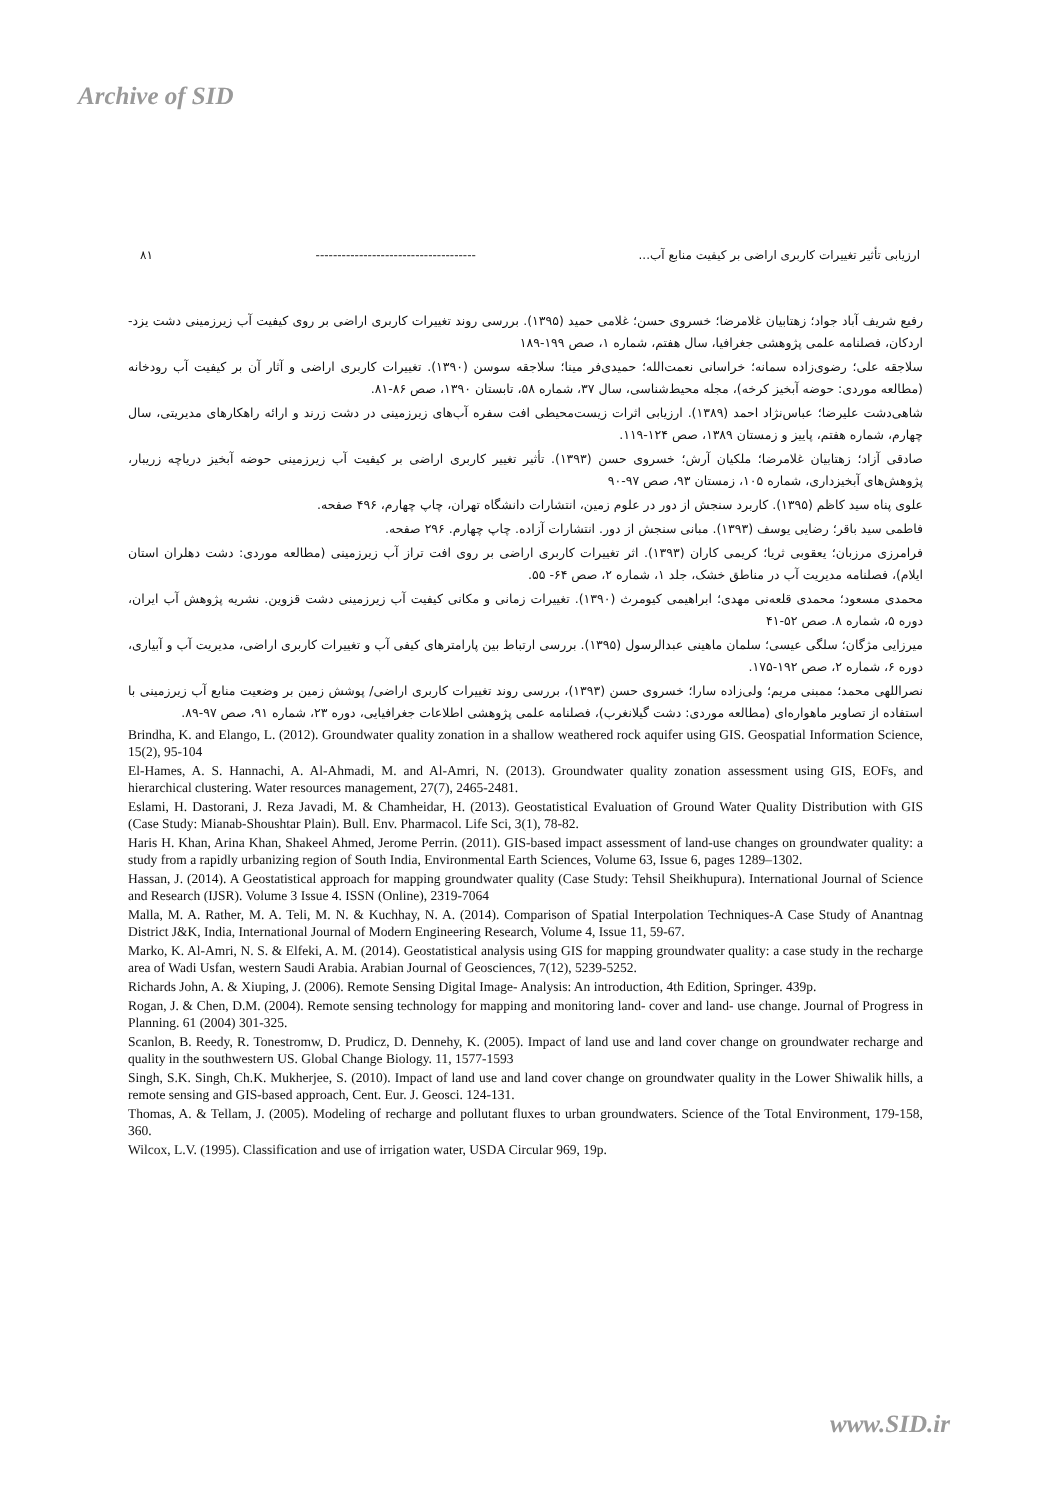Archive of SID
۸۱ ------------------------------------- ارزیابی تأثیر تغییرات کاربری اراضی بر کیفیت منابع آب...
رفیع شریف آباد جواد؛ زهتابیان غلامرضا؛ خسروی حسن؛ غلامی حمید (۱۳۹۵). بررسی روند تغییرات کاربری اراضی بر روی کیفیت آب زیرزمینی دشت یزد- اردکان، فصلنامه علمی پژوهشی جغرافیا، سال هفتم، شماره ۱، صص ۱۹۹-۱۸۹
سلاجقه علی؛ رضوی‌زاده سمانه؛ خراسانی نعمت‌الله؛ حمیدی‌فر مینا؛ سلاجقه سوسن (۱۳۹۰). تغییرات کاربری اراضی و آثار آن بر کیفیت آب رودخانه (مطالعه موردی: حوضه آبخیز کرخه)، مجله محیط‌شناسی، سال ۳۷، شماره ۵۸، تابستان ۱۳۹۰، صص ۸۶-۸۱.
شاهی‌دشت علیرضا؛ عباس‌نژاد احمد (۱۳۸۹). ارزیابی اثرات زیست‌محیطی افت سفره آب‌های زیرزمینی در دشت زرند و ارائه راهکارهای مدیریتی، سال چهارم، شماره هفتم، پاییز و زمستان ۱۳۸۹، صص ۱۲۴-۱۱۹.
صادقی آزاد؛ زهتابیان غلامرضا؛ ملکیان آرش؛ خسروی حسن (۱۳۹۳). تأثیر تغییر کاربری اراضی بر کیفیت آب زیرزمینی حوضه آبخیز دریاچه زریبار، پژوهش‌های آبخیزداری، شماره ۱۰۵، زمستان ۹۳، صص ۹۷-۹۰
علوی پناه سید کاظم (۱۳۹۵). کاربرد سنجش از دور در علوم زمین، انتشارات دانشگاه تهران، چاپ چهارم، ۴۹۶ صفحه.
فاطمی سید باقر؛ رضایی یوسف (۱۳۹۳). مبانی سنجش از دور. انتشارات آزاده. چاپ چهارم. ۲۹۶ صفحه.
فرامرزی مرزبان؛ یعقوبی ثریا؛ کریمی کاران (۱۳۹۳). اثر تغییرات کاربری اراضی بر روی افت تراز آب زیرزمینی (مطالعه موردی: دشت دهلران استان ایلام)، فصلنامه مدیریت آب در مناطق خشک، جلد ۱، شماره ۲، صص ۶۴- ۵۵.
محمدی مسعود؛ محمدی قلعه‌نی مهدی؛ ابراهیمی کیومرث (۱۳۹۰). تغییرات زمانی و مکانی کیفیت آب زیرزمینی دشت قزوین. نشریه پژوهش آب ایران، دوره ۵، شماره ۸. صص ۵۲-۴۱
میرزایی مژگان؛ سلگی عیسی؛ سلمان ماهینی عبدالرسول (۱۳۹۵). بررسی ارتباط بین پارامترهای کیفی آب و تغییرات کاربری اراضی، مدیریت آب و آبیاری، دوره ۶، شماره ۲، صص ۱۹۲-۱۷۵.
نصراللهی محمد؛ ممبنی مریم؛ ولی‌زاده سارا؛ خسروی حسن (۱۳۹۳)، بررسی روند تغییرات کاربری اراضی/ پوشش زمین بر وضعیت منابع آب زیرزمینی با استفاده از تصاویر ماهواره‌ای (مطالعه موردی: دشت گیلانغرب)، فصلنامه علمی پژوهشی اطلاعات جغرافیایی، دوره ۲۳، شماره ۹۱، صص ۹۷-۸۹.
Brindha, K. and Elango, L. (2012). Groundwater quality zonation in a shallow weathered rock aquifer using GIS. Geospatial Information Science, 15(2), 95-104
El-Hames, A. S. Hannachi, A. Al-Ahmadi, M. and Al-Amri, N. (2013). Groundwater quality zonation assessment using GIS, EOFs, and hierarchical clustering. Water resources management, 27(7), 2465-2481.
Eslami, H. Dastorani, J. Reza Javadi, M. & Chamheidar, H. (2013). Geostatistical Evaluation of Ground Water Quality Distribution with GIS (Case Study: Mianab-Shoushtar Plain). Bull. Env. Pharmacol. Life Sci, 3(1), 78-82.
Haris H. Khan, Arina Khan, Shakeel Ahmed, Jerome Perrin. (2011). GIS-based impact assessment of land-use changes on groundwater quality: a study from a rapidly urbanizing region of South India, Environmental Earth Sciences, Volume 63, Issue 6, pages 1289–1302.
Hassan, J. (2014). A Geostatistical approach for mapping groundwater quality (Case Study: Tehsil Sheikhupura). International Journal of Science and Research (IJSR). Volume 3 Issue 4. ISSN (Online), 2319-7064
Malla, M. A. Rather, M. A. Teli, M. N. & Kuchhay, N. A. (2014). Comparison of Spatial Interpolation Techniques-A Case Study of Anantnag District J&K, India, International Journal of Modern Engineering Research, Volume 4, Issue 11, 59-67.
Marko, K. Al-Amri, N. S. & Elfeki, A. M. (2014). Geostatistical analysis using GIS for mapping groundwater quality: a case study in the recharge area of Wadi Usfan, western Saudi Arabia. Arabian Journal of Geosciences, 7(12), 5239-5252.
Richards John, A. & Xiuping, J. (2006). Remote Sensing Digital Image- Analysis: An introduction, 4th Edition, Springer. 439p.
Rogan, J. & Chen, D.M. (2004). Remote sensing technology for mapping and monitoring land- cover and land- use change. Journal of Progress in Planning. 61 (2004) 301-325.
Scanlon, B. Reedy, R. Tonestromw, D. Prudicz, D. Dennehy, K. (2005). Impact of land use and land cover change on groundwater recharge and quality in the southwestern US. Global Change Biology. 11, 1577-1593
Singh, S.K. Singh, Ch.K. Mukherjee, S. (2010). Impact of land use and land cover change on groundwater quality in the Lower Shiwalik hills, a remote sensing and GIS-based approach, Cent. Eur. J. Geosci. 124-131.
Thomas, A. & Tellam, J. (2005). Modeling of recharge and pollutant fluxes to urban groundwaters. Science of the Total Environment, 179-158, 360.
Wilcox, L.V. (1995). Classification and use of irrigation water, USDA Circular 969, 19p.
www.SID.ir